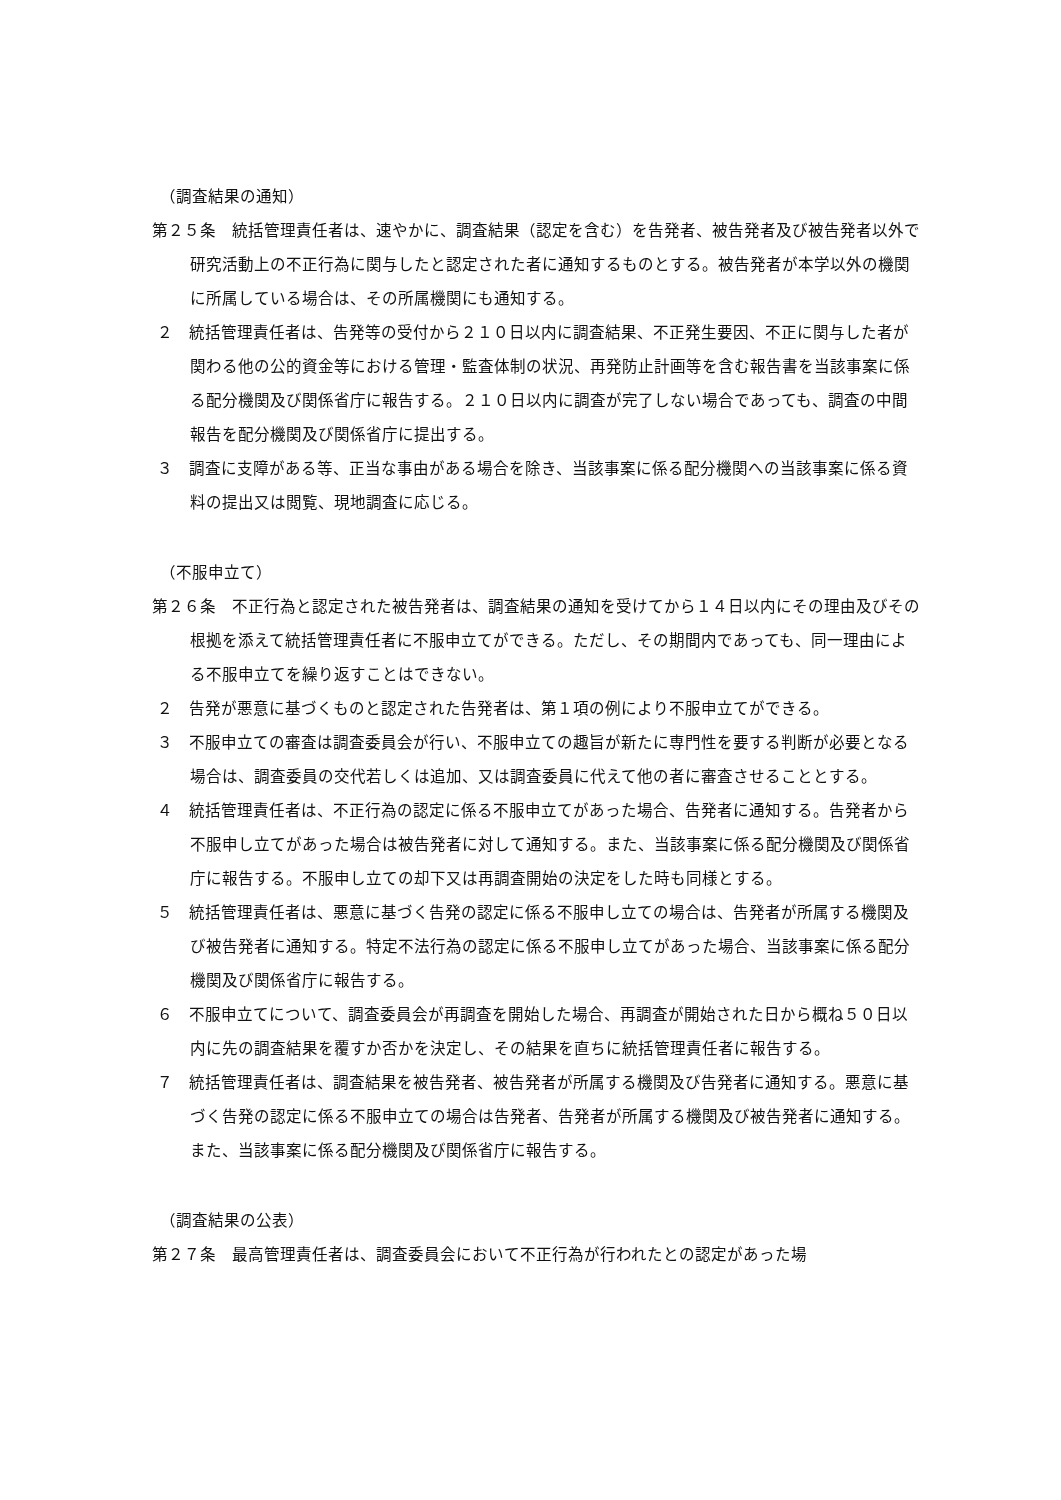（調査結果の通知）
第２５条　統括管理責任者は、速やかに、調査結果（認定を含む）を告発者、被告発者及び被告発者以外で研究活動上の不正行為に関与したと認定された者に通知するものとする。被告発者が本学以外の機関に所属している場合は、その所属機関にも通知する。
２　統括管理責任者は、告発等の受付から２１０日以内に調査結果、不正発生要因、不正に関与した者が関わる他の公的資金等における管理・監査体制の状況、再発防止計画等を含む報告書を当該事案に係る配分機関及び関係省庁に報告する。２１０日以内に調査が完了しない場合であっても、調査の中間報告を配分機関及び関係省庁に提出する。
３　調査に支障がある等、正当な事由がある場合を除き、当該事案に係る配分機関への当該事案に係る資料の提出又は閲覧、現地調査に応じる。
（不服申立て）
第２６条　不正行為と認定された被告発者は、調査結果の通知を受けてから１４日以内にその理由及びその根拠を添えて統括管理責任者に不服申立てができる。ただし、その期間内であっても、同一理由による不服申立てを繰り返すことはできない。
２　告発が悪意に基づくものと認定された告発者は、第１項の例により不服申立てができる。
３　不服申立ての審査は調査委員会が行い、不服申立ての趣旨が新たに専門性を要する判断が必要となる場合は、調査委員の交代若しくは追加、又は調査委員に代えて他の者に審査させることとする。
４　統括管理責任者は、不正行為の認定に係る不服申立てがあった場合、告発者に通知する。告発者から不服申し立てがあった場合は被告発者に対して通知する。また、当該事案に係る配分機関及び関係省庁に報告する。不服申し立ての却下又は再調査開始の決定をした時も同様とする。
５　統括管理責任者は、悪意に基づく告発の認定に係る不服申し立ての場合は、告発者が所属する機関及び被告発者に通知する。特定不法行為の認定に係る不服申し立てがあった場合、当該事案に係る配分機関及び関係省庁に報告する。
６　不服申立てについて、調査委員会が再調査を開始した場合、再調査が開始された日から概ね５０日以内に先の調査結果を覆すか否かを決定し、その結果を直ちに統括管理責任者に報告する。
７　統括管理責任者は、調査結果を被告発者、被告発者が所属する機関及び告発者に通知する。悪意に基づく告発の認定に係る不服申立ての場合は告発者、告発者が所属する機関及び被告発者に通知する。また、当該事案に係る配分機関及び関係省庁に報告する。
（調査結果の公表）
第２７条　最高管理責任者は、調査委員会において不正行為が行われたとの認定があった場